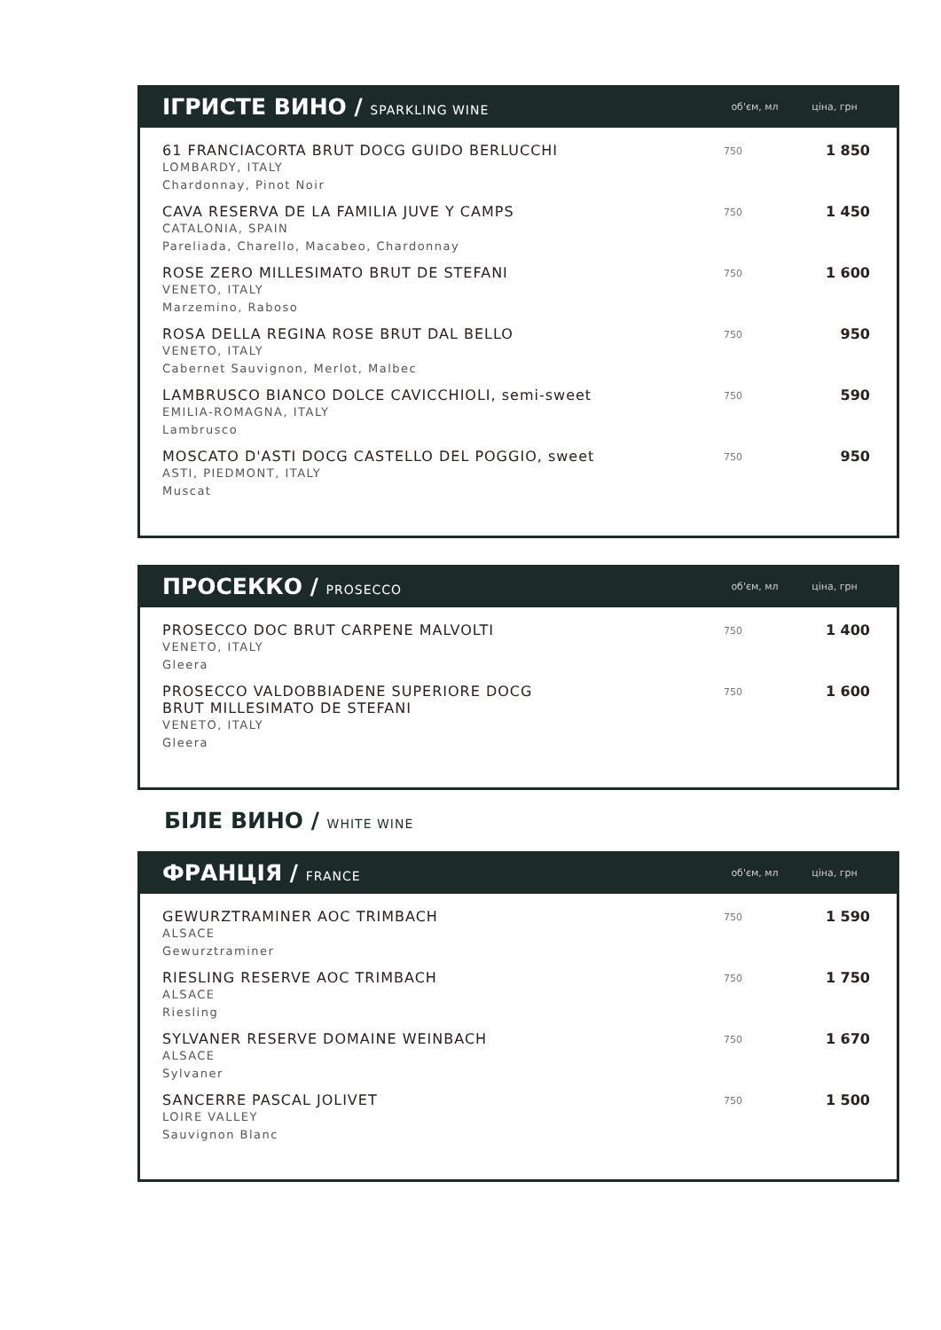ІГРИСТЕ ВИНО / SPARKLING WINE
об'єм, мл ціна, грн
| 61 FRANCIACORTA BRUT DOCG GUIDO BERLUCCHI LOMBARDY, ITALY Chardonnay, Pinot Noir | 750 | 1 850 |
| CAVA RESERVA DE LA FAMILIA JUVE Y CAMPS CATALONIA, SPAIN Pareliada, Charello, Macabeo, Chardonnay | 750 | 1 450 |
| ROSE ZERO MILLESIMATO BRUT DE STEFANI VENETO, ITALY Marzemino, Raboso | 750 | 1 600 |
| ROSA DELLA REGINA ROSE BRUT DAL BELLO VENETO, ITALY Cabernet Sauvignon, Merlot, Malbec | 750 | 950 |
| LAMBRUSCO BIANCO DOLCE CAVICCHIOLI, semi-sweet EMILIA-ROMAGNA, ITALY Lambrusco | 750 | 590 |
| MOSCATO D'ASTI DOCG CASTELLO DEL POGGIO, sweet ASTI, PIEDMONT, ITALY Muscat | 750 | 950 |
ПРОСЕККО / PROSECCO
об'єм, мл ціна, грн
| PROSECCO DOC BRUT CARPENE MALVOLTI VENETO, ITALY Gleera | 750 | 1 400 |
| PROSECCO VALDOBBIADENE SUPERIORE DOCG BRUT MILLESIMATO DE STEFANI VENETO, ITALY Gleera | 750 | 1 600 |
БІЛЕ ВИНО / WHITE WINE
ФРАНЦІЯ / FRANCE
об'єм, мл ціна, грн
| GEWURZTRAMINER AOC TRIMBACH ALSACE Gewurztraminer | 750 | 1 590 |
| RIESLING RESERVE AOC TRIMBACH ALSACE Riesling | 750 | 1 750 |
| SYLVANER RESERVE DOMAINE WEINBACH ALSACE Sylvaner | 750 | 1 670 |
| SANCERRE PASCAL JOLIVET LOIRE VALLEY Sauvignon Blanc | 750 | 1 500 |